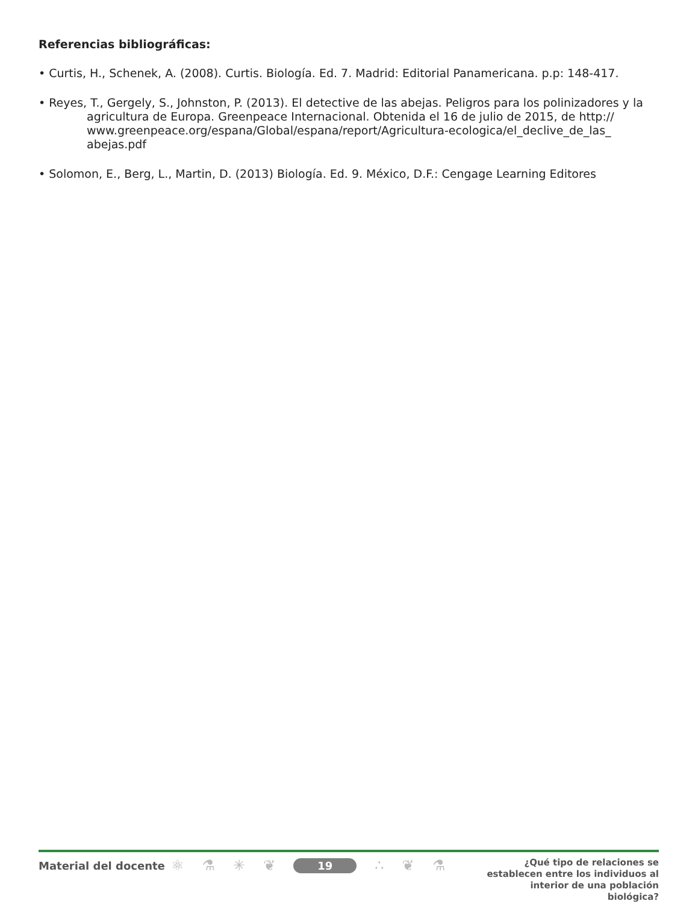Referencias bibliográficas:
• Curtis, H., Schenek, A. (2008). Curtis. Biología. Ed. 7. Madrid: Editorial Panamericana. p.p: 148-417.
• Reyes, T., Gergely, S., Johnston, P. (2013). El detective de las abejas. Peligros para los polinizadores y la agricultura de Europa. Greenpeace Internacional. Obtenida el 16 de julio de 2015, de http:// www.greenpeace.org/espana/Global/espana/report/Agricultura-ecologica/el_declive_de_las_ abejas.pdf
• Solomon, E., Berg, L., Martin, D. (2013) Biología. Ed. 9. México, D.F.: Cengage Learning Editores
Material del docente
⚛ ⚗ ✳ ❦ 19 ∴ ❦ ⚗
¿Qué tipo de relaciones se establecen entre los individuos al interior de una población biológica?